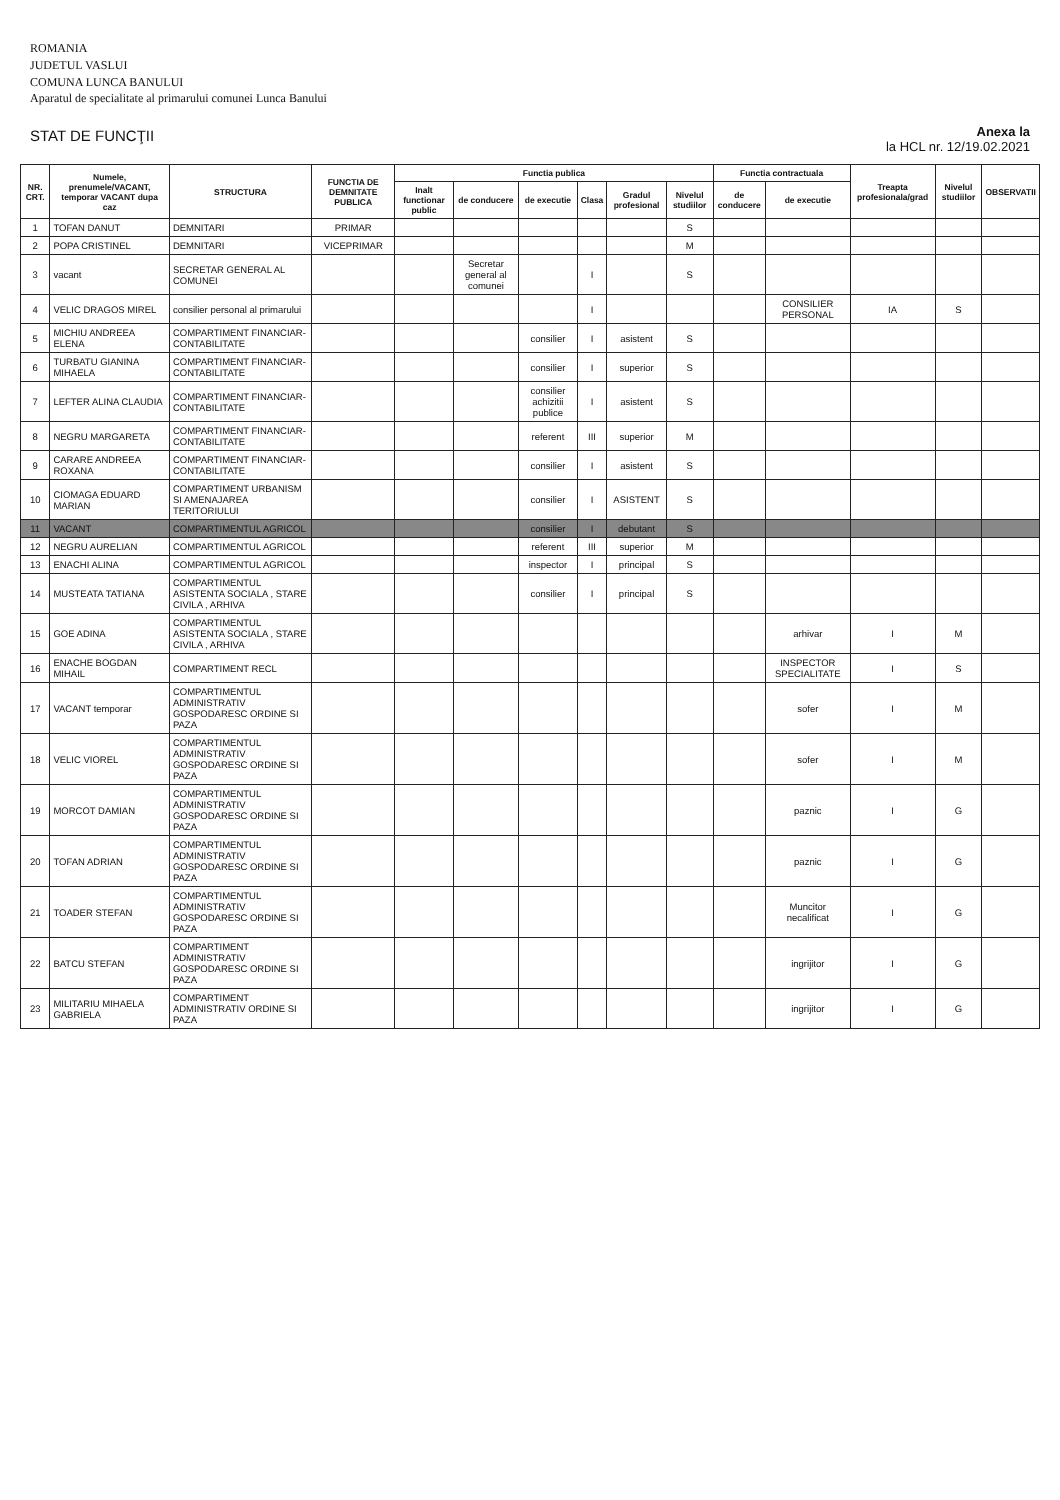ROMANIA
JUDETUL VASLUI
COMUNA LUNCA BANULUI
Aparatul de specialitate al primarului comunei Lunca Banului
STAT DE FUNCŢII
Anexa la
la HCL nr. 12/19.02.2021
| NR. CRT. | Numele, prenumele/VACANT, temporar VACANT dupa caz | STRUCTURA | FUNCTIA DE DEMNITATE PUBLICA | Functia publica | | | | | | Functia contractuala | | Treapta profesionala/grad | Nivelul studiilor | OBSERVATII |
| --- | --- | --- | --- | --- | --- | --- | --- | --- | --- | --- | --- | --- | --- | --- |
| | | | | Inalt functionar public | de conducere | de executie | Clasa | Gradul profesional | Nivelul studiilor | de conducere | de executie | | | |
| 1 | TOFAN DANUT | DEMNITARI | PRIMAR | | | | | | S | | | | | |
| 2 | POPA CRISTINEL | DEMNITARI | VICEPRIMAR | | | | | | M | | | | | |
| 3 | vacant | SECRETAR GENERAL AL COMUNEI | | | Secretar general al comunei | | I | | S | | | | | |
| 4 | VELIC DRAGOS MIREL | consilier personal al primarului | | | | | I | | | | CONSILIER PERSONAL | IA | S | |
| 5 | MICHIU ANDREEA ELENA | COMPARTIMENT FINANCIAR-CONTABILITATE | | | | consilier | I | asistent | S | | | | | |
| 6 | TURBATU GIANINA MIHAELA | COMPARTIMENT FINANCIAR-CONTABILITATE | | | | consilier | I | superior | S | | | | | |
| 7 | LEFTER ALINA CLAUDIA | COMPARTIMENT FINANCIAR-CONTABILITATE | | | | consilier achizitii publice | I | asistent | S | | | | | |
| 8 | NEGRU MARGARETA | COMPARTIMENT FINANCIAR-CONTABILITATE | | | | referent | III | superior | M | | | | | |
| 9 | CARARE ANDREEA ROXANA | COMPARTIMENT FINANCIAR-CONTABILITATE | | | | consilier | I | asistent | S | | | | | |
| 10 | CIOMAGA EDUARD MARIAN | COMPARTIMENT URBANISM SI AMENAJAREA TERITORIULUI | | | | consilier | I | ASISTENT | S | | | | | |
| 11 | VACANT | COMPARTIMENTUL AGRICOL | | | | consilier | I | debutant | S | | | | | |
| 12 | NEGRU AURELIAN | COMPARTIMENTUL AGRICOL | | | | referent | III | superior | M | | | | | |
| 13 | ENACHI ALINA | COMPARTIMENTUL AGRICOL | | | | inspector | I | principal | S | | | | | |
| 14 | MUSTEATA TATIANA | COMPARTIMENTUL ASISTENTA SOCIALA , STARE CIVILA , ARHIVA | | | | consilier | I | principal | S | | | | | |
| 15 | GOE ADINA | COMPARTIMENTUL ASISTENTA SOCIALA , STARE CIVILA , ARHIVA | | | | | | | | | arhivar | I | M | |
| 16 | ENACHE BOGDAN MIHAIL | COMPARTIMENT RECL | | | | | | | | | INSPECTOR SPECIALITATE | I | S | |
| 17 | VACANT temporar | COMPARTIMENTUL ADMINISTRATIV GOSPODARESC ORDINE SI PAZA | | | | | | | | | sofer | I | M | |
| 18 | VELIC VIOREL | COMPARTIMENTUL ADMINISTRATIV GOSPODARESC ORDINE SI PAZA | | | | | | | | | sofer | I | M | |
| 19 | MORCOT DAMIAN | COMPARTIMENTUL ADMINISTRATIV GOSPODARESC ORDINE SI PAZA | | | | | | | | | paznic | I | G | |
| 20 | TOFAN ADRIAN | COMPARTIMENTUL ADMINISTRATIV GOSPODARESC ORDINE SI PAZA | | | | | | | | | paznic | I | G | |
| 21 | TOADER STEFAN | COMPARTIMENTUL ADMINISTRATIV GOSPODARESC ORDINE SI PAZA | | | | | | | | | Muncitor necalificat | I | G | |
| 22 | BATCU STEFAN | COMPARTIMENT ADMINISTRATIV GOSPODARESC ORDINE SI PAZA | | | | | | | | | ingrijitor | I | G | |
| 23 | MILITARIU MIHAELA GABRIELA | COMPARTIMENT ADMINISTRATIV ORDINE SI PAZA | | | | | | | | | ingrijitor | I | G | |